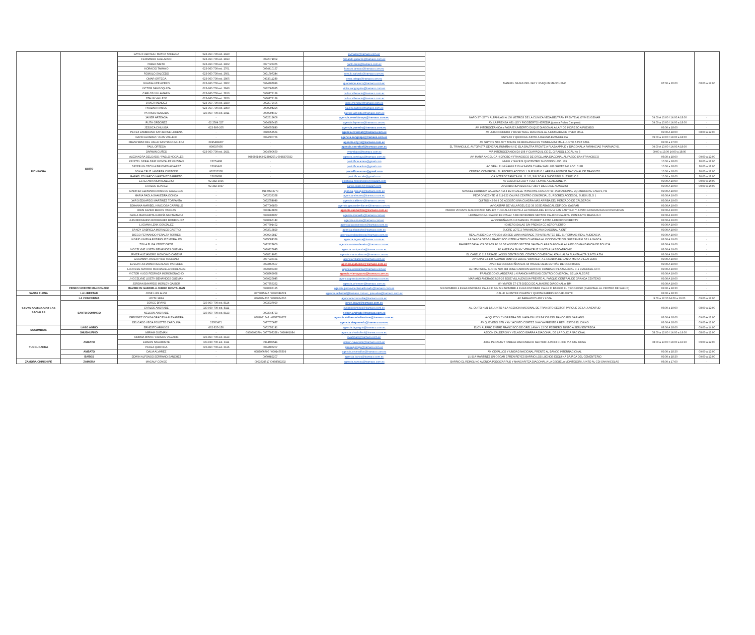| PICHINCHA | QUITO | DAYSI FUENTES / MAYRA YACELGA | 023-960-700 ext. 2420 | - | pvmatriz@tramaco.com.ec | MANUEL NAJAS OE1-346 Y JOAQUIN MANCHENO | 07:00 a 20:00 | 08:00 a 12:00 |
| | | FERNANDO GALLARDO | 023-960-700 ext. 2813 | 0992071002 | fernando.gallardo@tramaco.com.ec | | | |
| | | PABLO NIETO | 023-960-700 ext. 2402 | 0997023376 | pablo.nieto@tramaco.com.ec | | | |
| | | HORACIO TAMAYO | 023-960-700 ext. 2701 | 0984410137 | horacio.tamayo@tramaco.com.ec | | | |
| | | ROMULO SALCEDO | 023-960-700 ext. 2601 | 0991697344 | romulo.salcedo@tramaco.com.ec | | | |
| | | OMAR ORTEGA | 023-960-700 ext. 2805 | 0993311289 | omar.ortega@tramaco.com.ec | | | |
| | | GUADALUPE ACERO | 023-960-700 ext. 2802 | 0984407016 | guadalupe.acero@tramaco.com.ec | | | |
| | | VICTOR SANGOQUIZA | 023-960-700 ext. 2840 | 0992067925 | victor.sangoquiza@tramaco.com.ec | | | |
| | | CARLOS VILLAMARIN | 023-960-700 ext. 2810 | 0990179196 | carlos.villamarin@tramaco.com.ec | | | |
| | | STALIN VALLEJO | 023-960-700 ext. 2820 | 0990179196 | carlos.villamarin@tramaco.com.ec | | | |
| | | JAVIER MENDEZ | 023-960-700 ext. 2830 | 0992072405 | javier.mendez@tramaco.com.ec | | | |
| | | PAULINA RAMOS | 023-960-700 ext. 2890 | 0939994394 | paulina.ramos@tramaco.com.ec | | | |
| | | PATRICIO ALMEIDA | 023-960-700 ext. 2811 | 0939994437 | patricio.almeida@tramaco.com.ec | | | |
| | | JAVIER ARTEAGA | - | 0992919606 | agencia.avenidanapo@tramaco.com.ec | NAPO S7 -237 Y ALPAHUASI A 100 METROS DE LA CLÍNICA VEGA BELTRÁN FRENTE AL GYM EUGENAR | 09:00 A 13:00 / 14:00 A 18:00 | - |
| | | RUTH ORDOÑEZ | 02 2594 327 | 0994386415 | agencia.laprensa@tramaco.com.ec | AV. LA PRENSA N61-115 Y RIGOBERTO HEREDIA (junto a Pollos Campero) | 09:00 a 13:00 / 14:00 a 18:00 | - |
| | | JESSICA CHILUISA | 023-896-205 | 0979355840 | agencia.puembo@tramaco.com.ec | AV. INTEROCEANICA y PASAJE UMBERTO DUQUE DIAGONAL A LA Y DE INGRESO A PUEMBO | 09:00 a 18:00 | - |
| | | PEREZ ZAMBRANO KATHERINE LORENA | - | 0979358561 | agencia.rivermall@tramaco.com.ec | AV LUIS CORDERO Y RIVER MALL DIAGONAL AL A ESTRADA DE RIVER MALL | 09:00 A 18:00 | 08:00 A 12:00 |
| | | DAVID ALVAREZ / JUAN VALLEJO | - | 0984690756 | agencia.sangolqui@tramaco.com.ec | ESPEJO Y QUIROGA JUNTO A IGLESIA EVANGELICA | 09:00 a 13:00 / 14:00 a 18:00 | - |
| | | FRANYERMI DEL VALLE SANTIAGO MUJICA | 0995486207 | - | agencia.shyris@tramaco.com.ec | AV. SHYRIS N43-69 Y TOMAS DE BERLANGA EN TIENDA MINI MALL JUNTO A PEZ AZUL | 09:00 a 17:00 | - |
| | | PAUL ORTEGA | 999037456 | - | agencia.sanrafael@tramaco.com.ec | EL TRIANGULO, AUTOPISTA GENERAL RUMIÑAHUI E ISLA BALTRA FRENTE A PLAZA APPLE Y DIAGONAL A FARMACIAS PHARMACYS. | 09:00 A 13:00 / 14:00 A 18:00 | - |
| | | DARWIN CUÑES | 023-960-700 ext. 2421 | 0994600660 | pvtumbaco@tramaco.com.ec | VIA INTEROCEANICA E4-108 Y GUAYAQUIL CC EL GIRASOL LOCAL No 3 | 09:00 a 13:00 14:00 a 18:00 | - |
| | | ALEXANDRA DELGADO / PABLO NOGALES | - | 0986801442 022892551 0998375832 | agencia.cumbaya@tramaco.com.ec | AV. MARIA ANGELICA HIDROBO Y FRANCISCO DE ORELLANA DIAGONAL AL PASEO SAN FRANCISCO | 08:30 a 18:00 | 09:00 a 12:00 |
| | | KRISTEL GERALDINE GONZALEZ GUZMAN | 22274468 | - | postofficecartera@gmail.com | NNUU Y SHYRIS QUICENTRO SHOPPING LOC. 129 | 10:00 a 18:00 | 10:00 a 18:00 |
| | | DAYERLIN CECILIA BRIONES ALVAREZ | 22090443 | - | postofficesanluis@gmail.com | AV. GRAL RUMIÑAHUI E ISLA SANTA CLARA SAN LUIS SHOPPING LOC. 011B | 10:00 a 18:00 | 10:00 a 18:00 |
| | | SONIA CRUZ / ANDREA CUSTODE | 962333338 | - | postofficerecreo@gmail.com | CENTRO COMERCIAL EL RECREO ACCESO 1 SUBSUELO 1 ARRIBA AGENCIA NACIONAL DE TRANSITO | 10:00 a 18:00 | 10:00 a 18:00 |
| | | RAFAEL EDUARDO MARTINEZ BARRETO | 22928088 | - | postofficescala@gmail.com | VIA INTEROCEANICA KM. 11 1/2, S/N SCALA SHOPPING SUBSUELO 2 | 10:00 a 18:00 | 10:00 a 18:00 |
| | | ESTEFANIA MONTENEGRO | 02-382-3036 | - | estefania.montenegro@cislatam.com | AV COLON E4-202 Y FOCH JUNTO A GASOLINERA | 09:00 A 19:00 | 09:00 A 14:00 |
| | | CARLOS SUAREZ | 02-382-3037 | - | carlos.suarez@cislatam.com | AVENIDA REPUBLICA E7-281 Y DIEGO DE ALMAGRO | 09:00 A 19:00 | 09:00 A 14:00 |
| | | MARITZA GERMANIA ARMIJOS GALLEGOS | - | 098 943 2773 | agencia.pusuqui@tramaco.com.ec | MANUEL CORDOVA GALARZA KM 4 1/2 9 CALLE PRINCIPAL CONJUNTO HABITACIONAL EQUINOCCIAL CASA 9, PB | 09:00 A 19:00 | - |
| | | MARIA PAOLA SAAVEDRA OCHOA | - | 0962333338 | agencia.elrecreo@tramaco.com.ec | PEDRO VICENTE M S11-122 CALVAS CENTRO COMERCIAL EL RECREO ACCESO1, SUBSIUELO 1 | 09:00 A 19:00 | - |
| | | JAIRO EDUARDO MARTINEZ TOAPANTA | - | 0992554949 | agencia.calderon@tramaco.com.ec | QUITUS N2-74 9 DE AGOSTO UNA CUADRA MAS ARRIBA DEL MERCADO DE CALDERON | 09:00 A 19:00 | - |
| | | JOHANNA MARIBEL HINOJOSA CARRILLO | - | 0987003860 | agencia.gaspardevillaroel@tramaco.com.ec | AV GASPAR DE VILLAROEL E12 39 JOSE ABASCAL EDF DON GASPAR | 09:00 A 19:00 | - |
| | | JOHN JAVIER BEDON VARGAS | - | 0983148879 | agencia.sanbortolo@tramaco.com.ec | PEDRO VICENTE MALDONADO S15-126 PUNGALA FRENTE A LA PARADA DEL ECOVIA SAN BARTOLO Y JUNTO A FARMACIAS ECONOMICAS | 09:00 A 19:00 | - |
| | | PAOLA MARGARITA GARCÍA SANTAMARIA | - | 0999908067 | agencia.murialdo@tramaco.com.ec | LEONARDO MURIALDO E7-205 AV. 6 DE DICIEMBRE SECTOR CALIFORNIA ALTA, CONJUNTO BRASILIA 3 | 09:00 A 19:00 | - |
| | | LUIS FERNANDO RODRIGUEZ RODRIGUEZ | - | 0998365142 | agencia.coruna@tramaco.com.ec | AV CORUÑA N27-118 MANUEL ITURREY JUNTO A EDIFICIO DIRECTV | 09:00 A 19:00 | - |
| | | LUCIANA LENK GONZÁLEZ | - | 0987891452 | agencia.laconcepcion@tramaco.com.ec | HOMERO SALAS S/N PRENSA CC AEROPUERTO | 09:00 A 19:00 | - |
| | | SANDY GABRIELA MORALES CASTRO | - | 0983513829 | agencia.elquinche@tramaco.com.ec | SUCRE LOTE 2 PANAMERICANA DIAGONAL A CNT | 09:00 A 19:00 | - |
| | | DIEGO FERNANDO PERALTA TORRES | - | 0990249817 | agencia.realaudiencia@tramaco.com.ec | REAL AUDIENCIA N70-294 MOISES LUNA ANDRADE 700 MTS ANTES DEL SUPERMAXI REAL AUDIENCIA | 09:00 A 19:00 | - |
| | | INGRID XIMENA RODRIGUEZ MORALES | - | 0995084339 | agencia.lagasca@tramaco.com.ec | LA GASCA OE6-51 FRANCISCO VITERI A TRES CUADRAS AL OCCIDENTE DEL SUPERMAXI DE LA GASCA | 09:00 A 19:00 | - |
| | | ZOILA ELISA YEPEZ ORTIZ | - | 0982227600 | agencia.ramirezdavalos@tramaco.com.ec | RAMIREZ DAVALOS OE1-55 AV. 10 DE AGOSTO SECTOR SANTA CLARA DIAGONAL A LA EX-COMANDANCIA DE POLICIA | 09:00 A 19:00 | - |
| | | JHOCELYNE LISETH BENAVIDES GUZMAN | - | 0939225045 | agencia.rumipamba@tramaco.com.ec | AV. AMERICA SN AV. VERACRUZ JUNTO A LA BECATRONIX | 09:00 A 19:00 | - |
| | | JAVIER ALEJANDRO MONCAYO CADENA | - | 0998914071 | agencia.mariscalsucre@tramaco.com.ec | EL CANELO 118 PASAJE LAGOS DENTRO DEL CENTRO COMERCIAL ATAHUALPA PLANTA ALTA JUNTO A TÍA | 09:00 A 19:00 | - |
| | | GIOVANNY JAVIER PICO TOSCANO | - | 0987936451 | agencia.villaflora@tramaco.com.ec | AV NAPO E2-124 ALAMOR JUNTO A LOCAL "DIMATEL", A 1 CUADRA DE SANTA MARIA VILLAFLORA | 09:00 A 19:00 | - |
| | | EVELYN JOHANNA REGALADO PAREDES | - | 0993467607 | agencia.quitumbe@tramaco.com.ec | AVENIDA CONDOR ÑAN S36-44 PASAJE OE1K DETRÁS DE CONFITECA | 09:00 A 19:00 | - |
| | | LOURDES AMPARO MACHASILLA NICOLALDE | - | 0999705380 | agencia.occidental@tramaco.com.ec | AV. MARISCAL SUCRE N70-384 JOSE CARRION EDIFICIO CONDADO PLAZA LOCAL C-1 DIAGONAL A FV. | 09:00 A 19:00 | - |
| | | VICTOR HUGO PEDRAZA MOROMENACHO | - | 0998769038 | agencia.viamaguana@tramaco.com.ec | FRANCISCO GUARDERAS L-6 RAMON ARTIGAS CENTRO COMERCIAL SELVA ALEGRE | 09:00 A 19:00 | - |
| | | JHOCELYNE LISETH BENAVIDES GUZMAN | - | 0939225045 | agencia.grandacenteno@tramaco.com.ec | MARIANO ANDRADE N38-26 JOSE VILLALENGUA FRENTE AL PARQUE CENTRAL DE GRANDA CENTENO | 09:00 A 19:00 | - |
| | | JORDAN BAYARDO MORLEY GAIBOR | - | 0997753332 | agencia.whymper@tramaco.com.ec | WHYMPER E7-178 DIEGO DE ALMAGRO DIAGONAL A IBM | 09:00 A 19:00 | - |
| | PEDRO VICENTE MALDONADO | MAYERLYN GABRIELA JUMBO MONTALBAN | - | 0998393195 | agencia.pedrovicentemaldonado@tramaco.com.ec | SIN NOMBRE 4 ELIAS ESCOBAR CALLE D S/N SIN NOMBRE 4 ELIAS ESCOBAR CALLE D BARRIO EL PROGRESO (DIAGONAL AL CENTRO DE SALUD) | 09:30 a 18:30 | - |
| SANTA ELENA | LA LIBERTAD | JOSE LUIS ALVIA | - | 0979875246 / 0993346574 | agencia.lalibertad@tramaco.com.ec, jose.alvia@tramaco.com.ec | CALLE 24 ENTRE CUARTA Y QUINTA BARRIO ROCAFUERTE | 09:30 a 18:30 | - |
| SANTO DOMINGO DE LOS SACHILAS | LA CONCORDIA | LEYDI JARA | - | 0968844835 / 0989934310 | agencia.laconcordia@tramaco.com.ec | AV BABAHOYO 403 Y LOJA | 9:00 a 12:30 14:00 a 19:00 | 09:00 a 12:00 |
| | SANTO DOMINGO | JORGE BRAVO | 023-960-700 ext. 8114 | 0993337920 | jorge.bravo@tramaco.com.ec | AV. QUITO KM1 1/5 JUNTO A LA AGENCIA NACIONAL DE TRANSITO SECTOR PARQUE DE LA JUVENTUD | 08:00 a 19:00 | 08:00 a 12:00 |
| | | CARLOS ANDRADE | 023-960-700 ext. 8111 | - | pvsantodomingo@tramaco.com.ec | | | |
| | | NELSON ANDRADE | 023-960-700 ext. 8113 | 0993344793 | nelson.andrade@tramaco.com.ec | | | |
| | | ORDOÑEZ OCHOA GRACIELA ALEXANDRA | - | 0981091546 - 0958719972 | agencia.stdbancobolivariano@tramaco.com.ec | AV QUITO Y CHORRERA DEL NAPA EN LOS BAJOS DEL BANCO BOLIVARIANO | 09:00 A 18:00 | 09:00 A 12:00 |
| | | DELGADO VEGA POLETTE CAROLINA | 23703471 | 0987070687 | agencia.viaquevedo@tramaco.com.ec | AV QUEVEDO S7N Y AV JACINTO CORTEZ JHAYYA FRENTE A REPUESTOS EL CHINO | 09:00 A 18:00 | 09:00 A 12:00 |
| SUCUMBIOS | LAGO AGRIO | ERNESTO ARMIJOS | 062-835-156 | 0962052141 | agencia.lagoagrio@tramaco.com.ec | ELOY ALFARO ENTRE FRANCISCO DE ORELLANA Y 12 DE FEBRERO JUNTO A SERVIENTREGA | 08:00 A 18:00 | 09:00 a 14:00 |
| | SHUSHUFINDI | MIRIAM GUZMAN | - | 0939994379 / 0967598328 / 0999461984 | agencia.shushufindi@tramaco.com.ec | ABDON CALDERON Y VELASCO IBARRA A DIAGONAL DE LA POLICIA NACIONAL | 08:00 a 12:00 / 14:00 a 19:00 | 08:00 a 12:00 |
| TUNGURAHUA | AMBATO | NORMA MINTA / CARLOS VILLACIS | 023-960-700 ext. 3113 | - | pvambato@tramaco.com.ec | JOSE PERALTA Y PAREJA DISCANZECO SECTOR HUACHI CHICO VIA STA. ROSA | 08:00 a 13:00 / 14:00 a 16:30 | 09:00 a 12:00 |
| | | EDISON NAVARRETE | 023-960-700 ext. 3111 | 0984408511 | edison.navarrete@tramaco.com.ec | | | |
| | | PAOLA QUIROGA | 023-960-700 ext. 3116 | 0984406207 | paola.quiroga@tramaco.com.ec | | | |
| | AMBATO | DALIA ALVAREZ | - | 0987966795 / 0991465809 | agencia.avcevallos@tramaco.com.ec | AV. CEVALLOS Y UNIDAD NACIONAL FRENTE AL BANCO INTERNACIONAL | 09:00 a 18:30 | 09:00 a 12:00 |
| | BAÑOS | EDWIN ALFONSO SERRANO SANCHEZ | - | 0960489207 | agencia.banos@tramaco.com.ec | LUIS A MARTINEZ SN OSCAR EFREN REYES BARRIO LOS LUCHOS ESQUINA BAJADA DEL CEMENTERIO | 09:00 a 18:30 | 09:00 a 12:00 |
| ZAMORA CHINCHIPE | ZAMORA | MAGALY CONDE | - | 0993339517 /0988582292 | agencia.zamora@tramaco.com.ec | BARRIO EL REMOLINO AVENIDA PODOCARPUS Y NANGARITZA DIAGONAL A LA ESCUELA MONTESORI JUNTO AL CDI SAN NICOLAS | 08:00 a 17:00 | - |